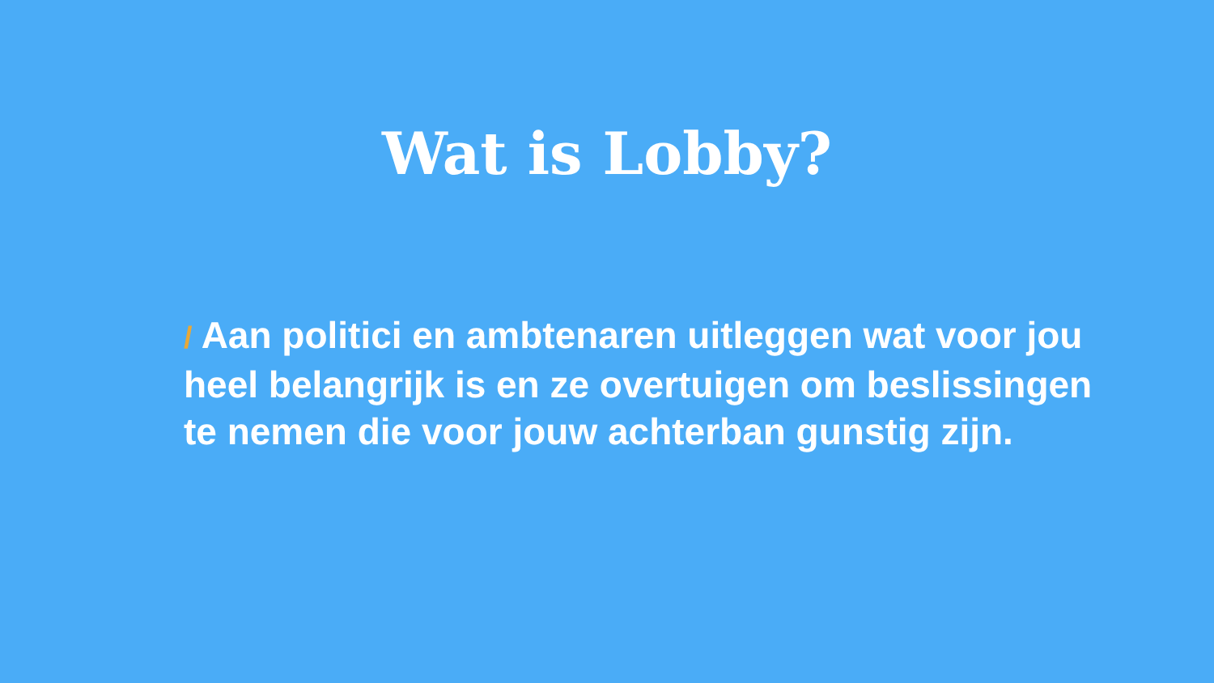Wat is Lobby?
/ Aan politici en ambtenaren uitleggen wat voor jou heel belangrijk is en ze overtuigen om beslissingen te nemen die voor jouw achterban gunstig zijn.